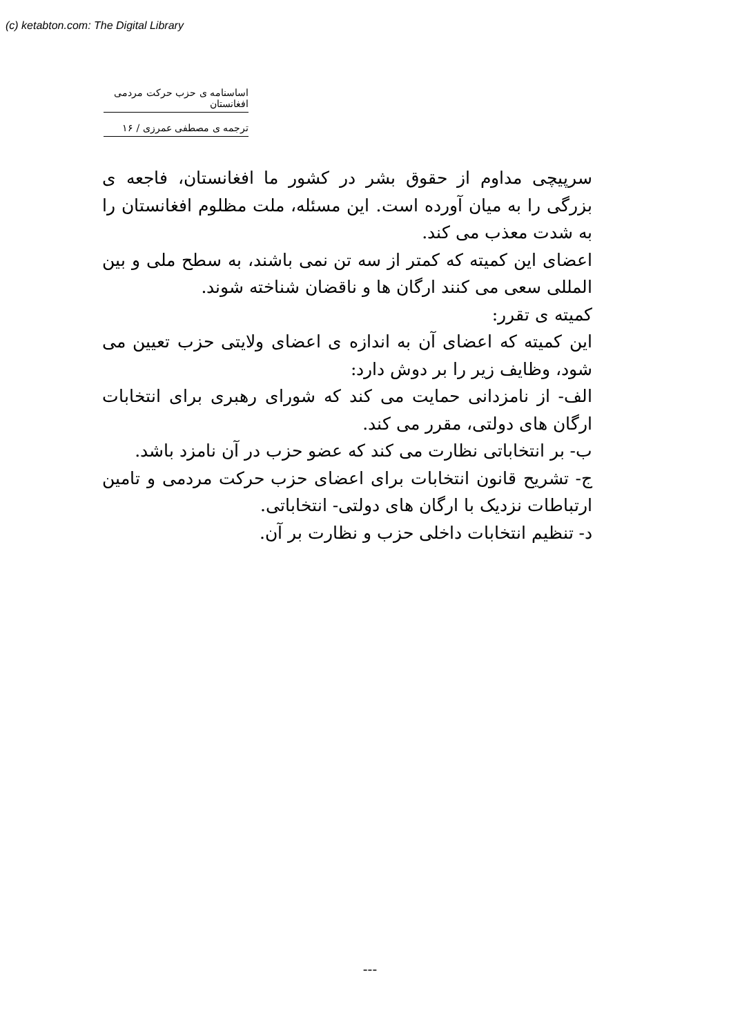(c) ketabton.com: The Digital Library
اساسنامه ی حزب حرکت مردمی افغانستان
ترجمه ی مصطفی عمرزی / ۱۶
سرپیچی مداوم از حقوق بشر در کشور ما افغانستان، فاجعه ی بزرگی را به میان آورده است. این مسئله، ملت مظلوم افغانستان را به شدت معذب می کند.
اعضای این کمیته که کمتر از سه تن نمی باشند، به سطح ملی و بین المللی سعی می کنند ارگان ها و ناقضان شناخته شوند.
کمیته ی تقرر:
این کمیته که اعضای آن به اندازه ی اعضای ولایتی حزب تعیین می شود، وظایف زیر را بر دوش دارد:
الف- از نامزدانی حمایت می کند که شورای رهبری برای انتخابات ارگان های دولتی، مقرر می کند.
ب- بر انتخاباتی نظارت می کند که عضو حزب در آن نامزد باشد.
ج- تشریح قانون انتخابات برای اعضای حزب حرکت مردمی و تامین ارتباطات نزدیک با ارگان های دولتی- انتخاباتی.
د- تنظیم انتخابات داخلی حزب و نظارت بر آن.
---